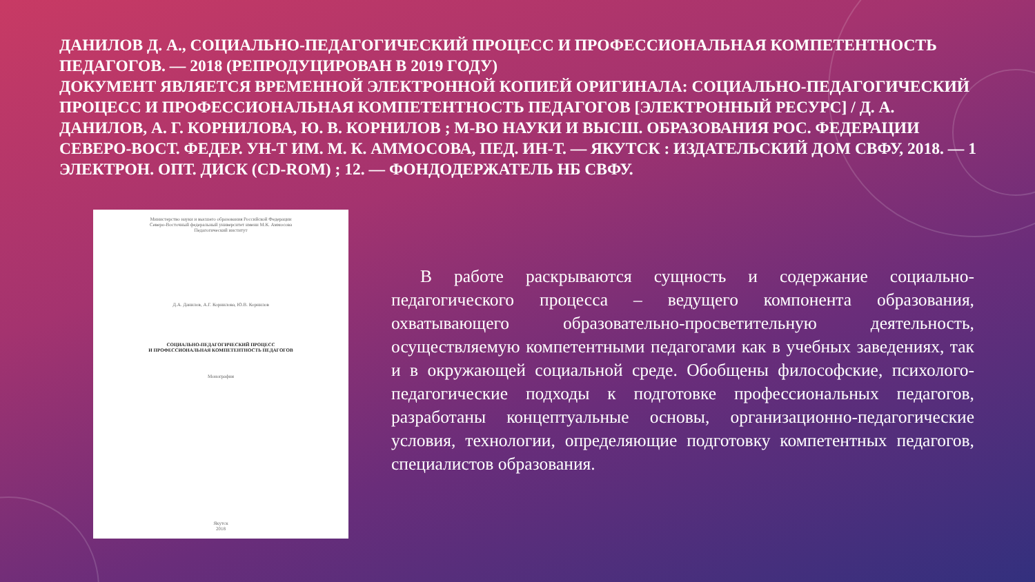ДАНИЛОВ Д. А., СОЦИАЛЬНО-ПЕДАГОГИЧЕСКИЙ ПРОЦЕСС И ПРОФЕССИОНАЛЬНАЯ КОМПЕТЕНТНОСТЬ ПЕДАГОГОВ. — 2018 (РЕПРОДУЦИРОВАН В 2019 ГОДУ)
ДОКУМЕНТ ЯВЛЯЕТСЯ ВРЕМЕННОЙ ЭЛЕКТРОННОЙ КОПИЕЙ ОРИГИНАЛА: СОЦИАЛЬНО-ПЕДАГОГИЧЕСКИЙ ПРОЦЕСС И ПРОФЕССИОНАЛЬНАЯ КОМПЕТЕНТНОСТЬ ПЕДАГОГОВ [ЭЛЕКТРОННЫЙ РЕСУРС] / Д. А. ДАНИЛОВ, А. Г. КОРНИЛОВА, Ю. В. КОРНИЛОВ ; М-ВО НАУКИ И ВЫСШ. ОБРАЗОВАНИЯ РОС. ФЕДЕРАЦИИ СЕВЕРО-ВОСТ. ФЕДЕР. УН-Т ИМ. М. К. АММОСОВА, ПЕД. ИН-Т. — ЯКУТСК : ИЗДАТЕЛЬСКИЙ ДОМ СВФУ, 2018. — 1 ЭЛЕКТРОН. ОПТ. ДИСК (CD-ROM) ; 12. — ФОНДОДЕРЖАТЕЛЬ НБ СВФУ.
Министерство науки и высшего образования Российской Федерации
Северо-Восточный федеральный университет имени М.К. Аммосова
Педагогический институт
Д.А. Данилов, А.Г. Корнилова, Ю.В. Корнилов
СОЦИАЛЬНО-ПЕДАГОГИЧЕСКИЙ ПРОЦЕСС
И ПРОФЕССИОНАЛЬНАЯ КОМПЕТЕНТНОСТЬ ПЕДАГОГОВ
Монография
Якутск
2018
В работе раскрываются сущность и содержание социально-педагогического процесса – ведущего компонента образования, охватывающего образовательно-просветительную деятельность, осуществляемую компетентными педагогами как в учебных заведениях, так и в окружающей социальной среде. Обобщены философские, психолого-педагогические подходы к подготовке профессиональных педагогов, разработаны концептуальные основы, организационно-педагогические условия, технологии, определяющие подготовку компетентных педагогов, специалистов образования.